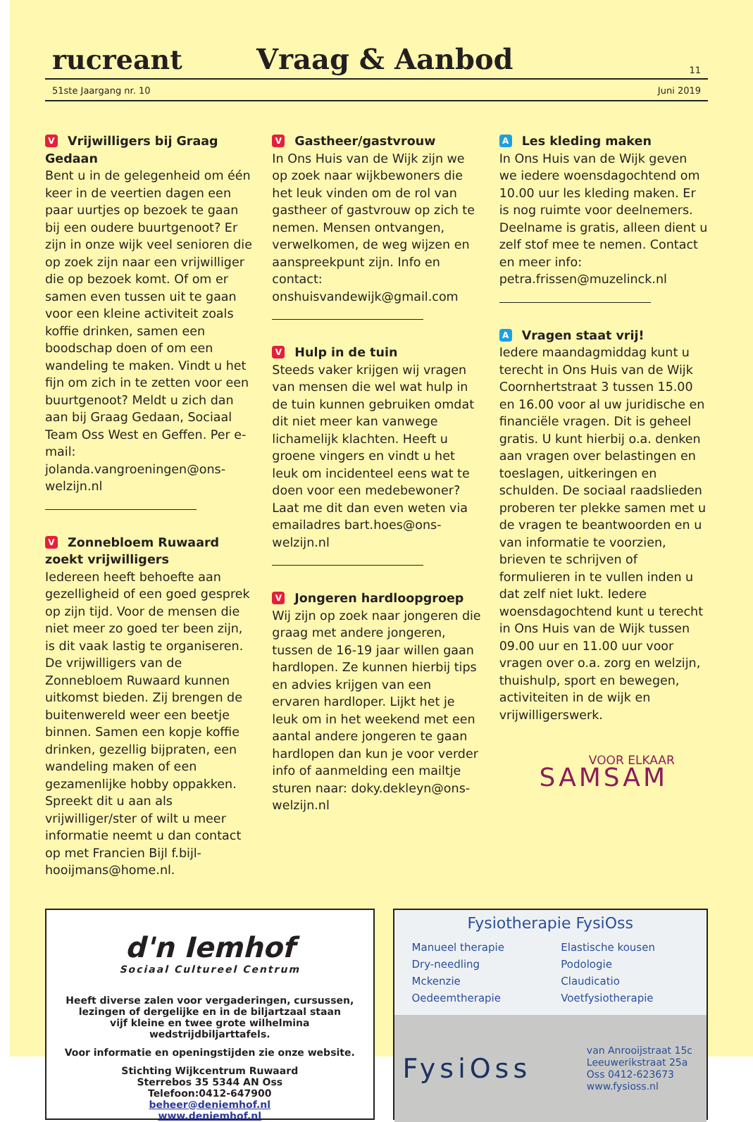rucreant
Vraag & Aanbod
11
51ste Jaargang nr. 10 Juni 2019
V Vrijwilligers bij Graag Gedaan
Bent u in de gelegenheid om één keer in de veertien dagen een paar uurtjes op bezoek te gaan bij een oudere buurtgenoot? Er zijn in onze wijk veel senioren die op zoek zijn naar een vrijwilliger die op bezoek komt. Of om er samen even tussen uit te gaan voor een kleine activiteit zoals koffie drinken, samen een boodschap doen of om een wandeling te maken. Vindt u het fijn om zich in te zetten voor een buurtgenoot? Meldt u zich dan aan bij Graag Gedaan, Sociaal Team Oss West en Geffen. Per e-mail: jolanda.vangroeningen@ons-welzijn.nl
V Zonnebloem Ruwaard zoekt vrijwilligers
Iedereen heeft behoefte aan gezelligheid of een goed gesprek op zijn tijd. Voor de mensen die niet meer zo goed ter been zijn, is dit vaak lastig te organiseren. De vrijwilligers van de Zonnebloem Ruwaard kunnen uitkomst bieden. Zij brengen de buitenwereld weer een beetje binnen. Samen een kopje koffie drinken, gezellig bijpraten, een wandeling maken of een gezamenlijke hobby oppakken. Spreekt dit u aan als vrijwilliger/ster of wilt u meer informatie neemt u dan contact op met Francien Bijl f.bijl-hooijmans@home.nl.
V Gastheer/gastvrouw
In Ons Huis van de Wijk zijn we op zoek naar wijkbewoners die het leuk vinden om de rol van gastheer of gastvrouw op zich te nemen. Mensen ontvangen, verwelkomen, de weg wijzen en aanspreekpunt zijn. Info en contact: onshuisvandewijk@gmail.com
V Hulp in de tuin
Steeds vaker krijgen wij vragen van mensen die wel wat hulp in de tuin kunnen gebruiken omdat dit niet meer kan vanwege lichamelijk klachten. Heeft u groene vingers en vindt u het leuk om incidenteel eens wat te doen voor een medebewoner? Laat me dit dan even weten via emailadres bart.hoes@ons-welzijn.nl
V Jongeren hardloopgroep
Wij zijn op zoek naar jongeren die graag met andere jongeren, tussen de 16-19 jaar willen gaan hardlopen. Ze kunnen hierbij tips en advies krijgen van een ervaren hardloper. Lijkt het je leuk om in het weekend met een aantal andere jongeren te gaan hardlopen dan kun je voor verder info of aanmelding een mailtje sturen naar: doky.dekleyn@ons-welzijn.nl
A Les kleding maken
In Ons Huis van de Wijk geven we iedere woensdagochtend om 10.00 uur les kleding maken. Er is nog ruimte voor deelnemers. Deelname is gratis, alleen dient u zelf stof mee te nemen. Contact en meer info: petra.frissen@muzelinck.nl
A Vragen staat vrij!
Iedere maandagmiddag kunt u terecht in Ons Huis van de Wijk Coornhertstraat 3 tussen 15.00 en 16.00 voor al uw juridische en financiële vragen. Dit is geheel gratis. U kunt hierbij o.a. denken aan vragen over belastingen en toeslagen, uitkeringen en schulden. De sociaal raadslieden proberen ter plekke samen met u de vragen te beantwoorden en u van informatie te voorzien, brieven te schrijven of formulieren in te vullen inden u dat zelf niet lukt. Iedere woensdagochtend kunt u terecht in Ons Huis van de Wijk tussen 09.00 uur en 11.00 uur voor vragen over o.a. zorg en welzijn, thuishulp, sport en bewegen, activiteiten in de wijk en vrijwilligerswerk.
VOOR ELKAAR
SAMSAM
d'n Iemhof
Sociaal Cultureel Centrum
Heeft diverse zalen voor vergaderingen, cursussen,
lezingen of dergelijke en in de biljartzaal staan
vijf kleine en twee grote wilhelmina wedstrijdbiljarttafels.
Voor informatie en openingstijden zie onze website.
Stichting Wijkcentrum Ruwaard
Sterrebos 35 5344 AN Oss
Telefoon:0412-647900
beheer@deniemhof.nl
www.deniemhof.nl
Fysiotherapie FysiOss
Manueel therapie
Dry-needling
Mckenzie
Oedeemtherapie
Elastische kousen
Podologie
Claudicatio
Voetfysiotherapie
FysiOss
van Anrooijstraat 15c
Leeuwerikstraat 25a
Oss 0412-623673
www.fysioss.nl